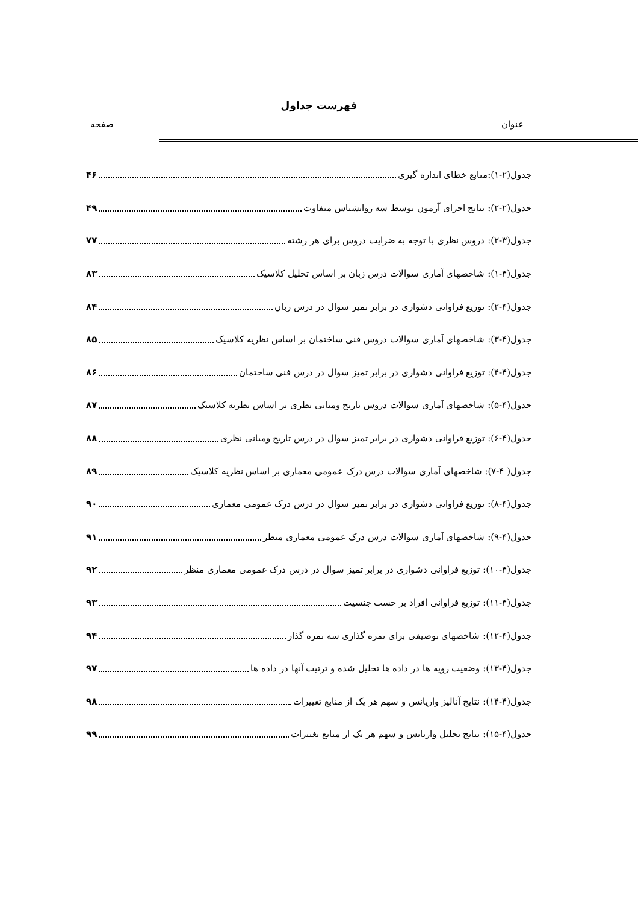فهرست جداول
عنوان صفحه
جدول(۲-۱):منابع خطای اندازه گیری ۴۶
جدول(۲-۲): نتایج اجرای آزمون توسط سه روانشناس متفاوت ۴۹
جدول(۳-۲): دروس نظری با توجه به ضرایب دروس برای هر رشته ۷۷
جدول(۴-۱): شاخصهای آماری سوالات درس زبان بر اساس تحلیل کلاسیک ۸۳
جدول(۴-۲): توزیع فراوانی دشواری در برابر تمیز سوال در درس زبان ۸۴
جدول(۴-۳): شاخصهای آماری سوالات دروس فنی ساختمان بر اساس نظریه کلاسیک ۸۵
جدول(۴-۴): توزیع فراوانی دشواری در برابر تمیز سوال در درس فنی ساختمان ۸۶
جدول(۴-۵): شاخصهای آماری سوالات دروس تاریخ ومبانی نظری بر اساس نظریه کلاسیک ۸۷
جدول(۴-۶): توزیع فراوانی دشواری در برابر تمیز سوال در درس تاریخ ومبانی نظری ۸۸
جدول( ۴-۷): شاخصهای آماری سوالات درس درک عمومی معماری بر اساس نظریه کلاسیک ۸۹
جدول(۴-۸): توزیع فراوانی دشواری در برابر تمیز سوال در درس درک عمومی معماری ۹۰
جدول(۴-۹): شاخصهای آماری سوالات درس درک عمومی معماری منظر ۹۱
جدول(۴-۱۰): توزیع فراوانی دشواری در برابر تمیز سوال در درس درک عمومی معماری منظر ۹۲
جدول(۴-۱۱): توزیع فراوانی افراد بر حسب جنسیت ۹۳
جدول(۴-۱۲): شاخصهای توصیفی برای نمره گذاری سه نمره گذار ۹۴
جدول(۴-۱۳): وضعیت رویه ها در داده ها تحلیل شده و ترتیب آنها در داده ها ۹۷
جدول(۴-۱۴): نتایج آنالیز واریانس و سهم هر یک از منابع تغییرات ۹۸
جدول(۴-۱۵): نتایج تحلیل واریانس و سهم هر یک از منابع تغییرات ۹۹